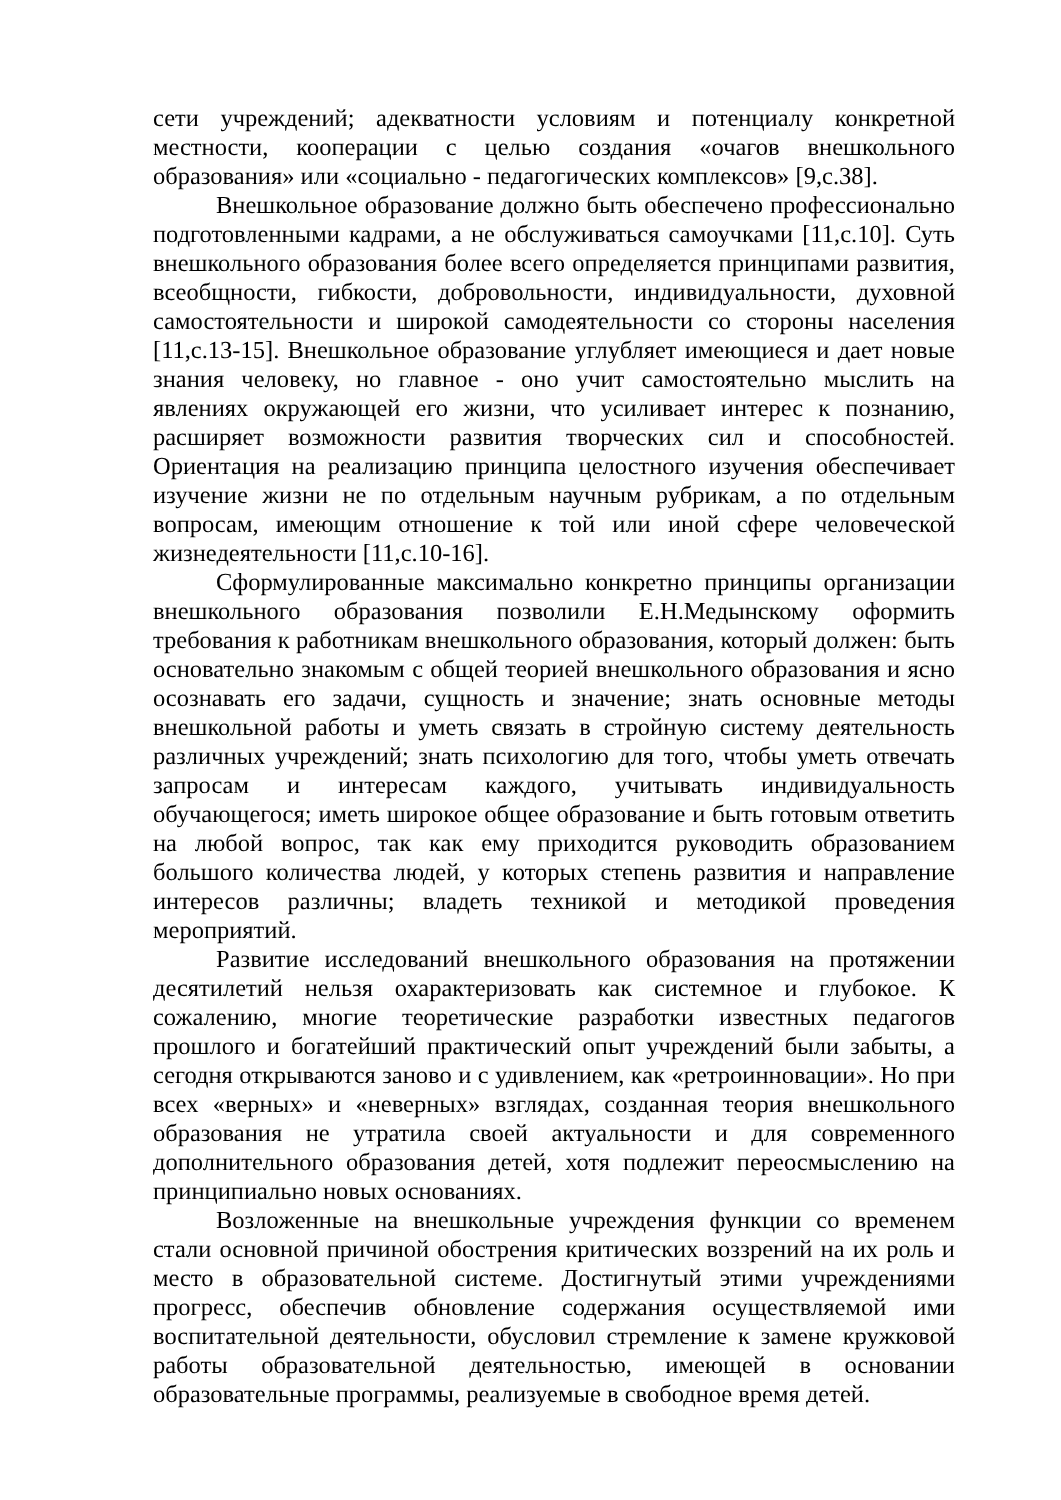сети учреждений; адекватности условиям и потенциалу конкретной местности, кооперации с целью создания «очагов внешкольного образования» или «социально - педагогических комплексов» [9,с.38].
Внешкольное образование должно быть обеспечено профессионально подготовленными кадрами, а не обслуживаться самоучками [11,с.10]. Суть внешкольного образования более всего определяется принципами развития, всеобщности, гибкости, добровольности, индивидуальности, духовной самостоятельности и широкой самодеятельности со стороны населения [11,с.13-15]. Внешкольное образование углубляет имеющиеся и дает новые знания человеку, но главное - оно учит самостоятельно мыслить на явлениях окружающей его жизни, что усиливает интерес к познанию, расширяет возможности развития творческих сил и способностей. Ориентация на реализацию принципа целостного изучения обеспечивает изучение жизни не по отдельным научным рубрикам, а по отдельным вопросам, имеющим отношение к той или иной сфере человеческой жизнедеятельности [11,с.10-16].
Сформулированные максимально конкретно принципы организации внешкольного образования позволили Е.Н.Медынскому оформить требования к работникам внешкольного образования, который должен: быть основательно знакомым с общей теорией внешкольного образования и ясно осознавать его задачи, сущность и значение; знать основные методы внешкольной работы и уметь связать в стройную систему деятельность различных учреждений; знать психологию для того, чтобы уметь отвечать запросам и интересам каждого, учитывать индивидуальность обучающегося; иметь широкое общее образование и быть готовым ответить на любой вопрос, так как ему приходится руководить образованием большого количества людей, у которых степень развития и направление интересов различны; владеть техникой и методикой проведения мероприятий.
Развитие исследований внешкольного образования на протяжении десятилетий нельзя охарактеризовать как системное и глубокое. К сожалению, многие теоретические разработки известных педагогов прошлого и богатейший практический опыт учреждений были забыты, а сегодня открываются заново и с удивлением, как «ретроинновации». Но при всех «верных» и «неверных» взглядах, созданная теория внешкольного образования не утратила своей актуальности и для современного дополнительного образования детей, хотя подлежит переосмыслению на принципиально новых основаниях.
Возложенные на внешкольные учреждения функции со временем стали основной причиной обострения критических воззрений на их роль и место в образовательной системе. Достигнутый этими учреждениями прогресс, обеспечив обновление содержания осуществляемой ими воспитательной деятельности, обусловил стремление к замене кружковой работы образовательной деятельностью, имеющей в основании образовательные программы, реализуемые в свободное время детей.